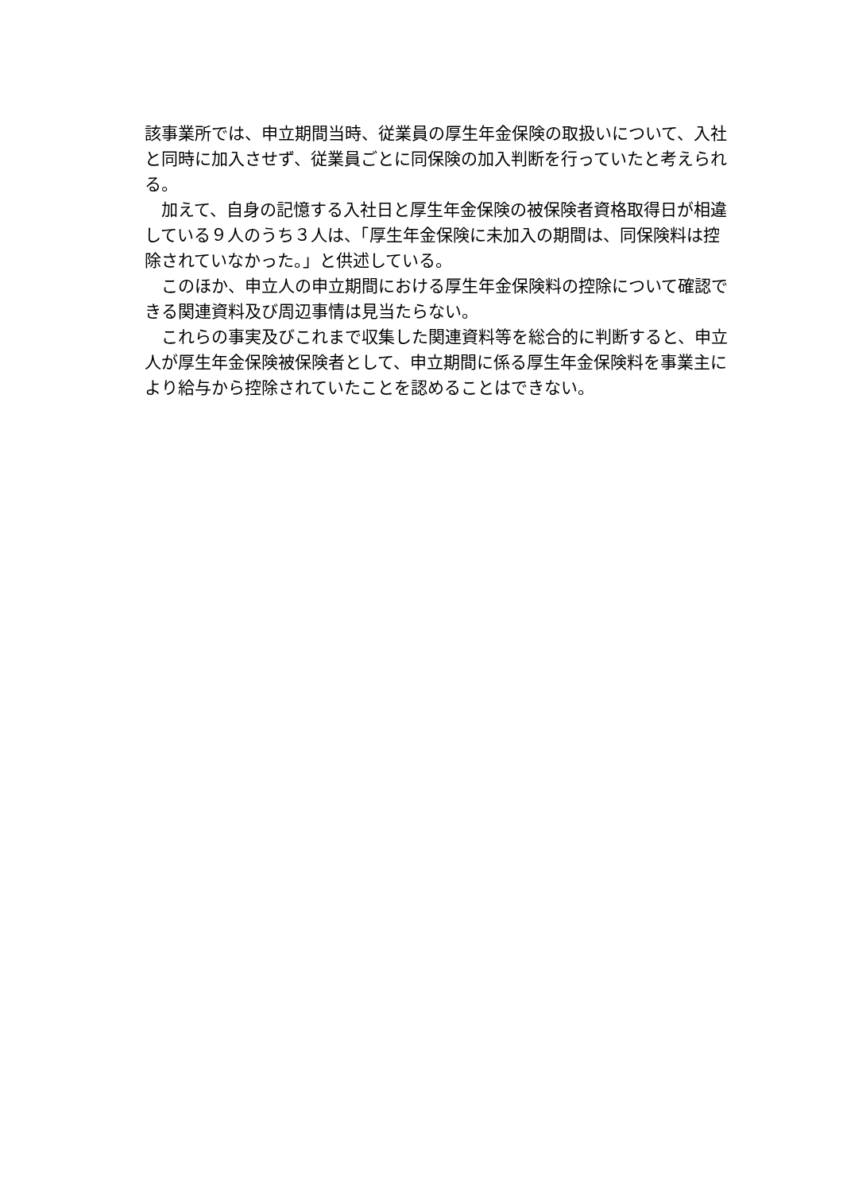該事業所では、申立期間当時、従業員の厚生年金保険の取扱いについて、入社と同時に加入させず、従業員ごとに同保険の加入判断を行っていたと考えられる。
　加えて、自身の記憶する入社日と厚生年金保険の被保険者資格取得日が相違している９人のうち３人は、「厚生年金保険に未加入の期間は、同保険料は控除されていなかった。」と供述している。
　このほか、申立人の申立期間における厚生年金保険料の控除について確認できる関連資料及び周辺事情は見当たらない。
　これらの事実及びこれまで収集した関連資料等を総合的に判断すると、申立人が厚生年金保険被保険者として、申立期間に係る厚生年金保険料を事業主により給与から控除されていたことを認めることはできない。